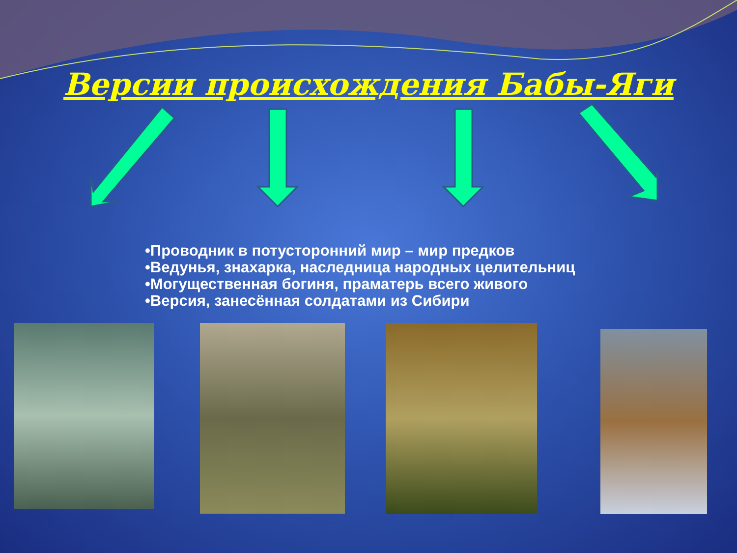Версии происхождения Бабы-Яги
•Проводник в потусторонний мир – мир предков
•Ведунья, знахарка, наследница народных целительниц
•Могущественная богиня, праматерь всего живого
•Версия, занесённая солдатами из Сибири